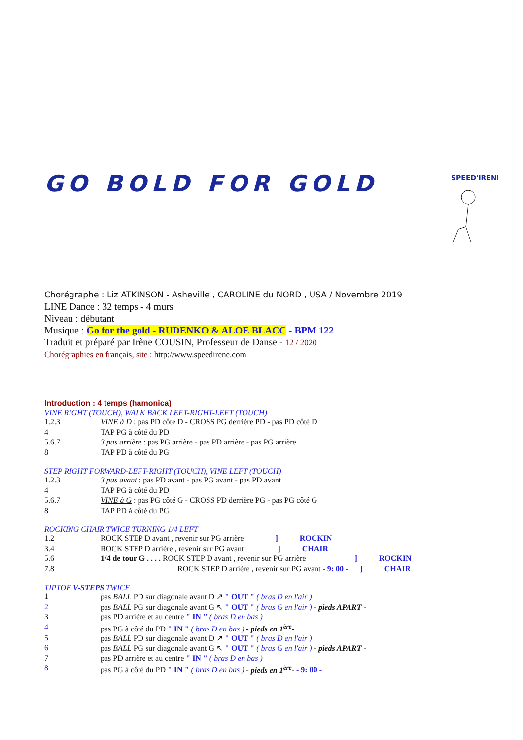GO BOLD FOR GOLD
SPEED'IRENE
Chorégraphe : Liz ATKINSON - Asheville , CAROLINE du NORD , USA / Novembre 2019
LINE Dance : 32 temps - 4 murs
Niveau : débutant
Musique : Go for the gold - RUDENKO & ALOE BLACC - BPM 122
Traduit et préparé par Irène COUSIN, Professeur de Danse - 12 / 2020
Chorégraphies en français, site : http://www.speedirene.com
Introduction : 4 temps (hamonica)
VINE RIGHT (TOUCH), WALK BACK LEFT-RIGHT-LEFT (TOUCH)
| 1.2.3 | VINE à D : pas PD côté D - CROSS PG derrière PD - pas PD côté D |
| 4 | TAP PG à côté du PD |
| 5.6.7 | 3 pas arrière : pas PG arrière - pas PD arrière - pas PG arrière |
| 8 | TAP PD à côté du PG |
STEP RIGHT FORWARD-LEFT-RIGHT (TOUCH), VINE LEFT (TOUCH)
| 1.2.3 | 3 pas avant : pas PD avant - pas PG avant - pas PD avant |
| 4 | TAP PG à côté du PD |
| 5.6.7 | VINE à G : pas PG côté G - CROSS PD derrière PG - pas PG côté G |
| 8 | TAP PD à côté du PG |
ROCKING CHAIR TWICE TURNING 1/4 LEFT
| 1.2 | ROCK STEP D avant , revenir sur PG arrière ] ROCKIN |
| 3.4 | ROCK STEP D arrière , revenir sur PG avant ] CHAIR |
| 5.6 | 1/4 de tour G . . . . ROCK STEP D avant , revenir sur PG arrière ] ROCKIN |
| 7.8 | ROCK STEP D arrière , revenir sur PG avant - 9: 00 - ] CHAIR |
TIPTOE V-STEPS TWICE
| 1 | pas BALL PD sur diagonale avant D ↗ " OUT " ( bras D en l'air ) |
| 2 | pas BALL PG sur diagonale avant G ↖ " OUT " ( bras G en l'air ) - pieds APART - |
| 3 | pas PD arrière et au centre " IN " ( bras D en bas ) |
| 4 | pas PG à côté du PD " IN " ( bras D en bas ) - pieds en 1<sup>ère</sup>- |
| 5 | pas BALL PD sur diagonale avant D ↗ " OUT " ( bras D en l'air ) |
| 6 | pas BALL PG sur diagonale avant G ↖ " OUT " ( bras G en l'air ) - pieds APART - |
| 7 | pas PD arrière et au centre " IN " ( bras D en bas ) |
| 8 | pas PG à côté du PD " IN " ( bras D en bas ) - pieds en 1<sup>ère</sup>- - 9: 00 - |